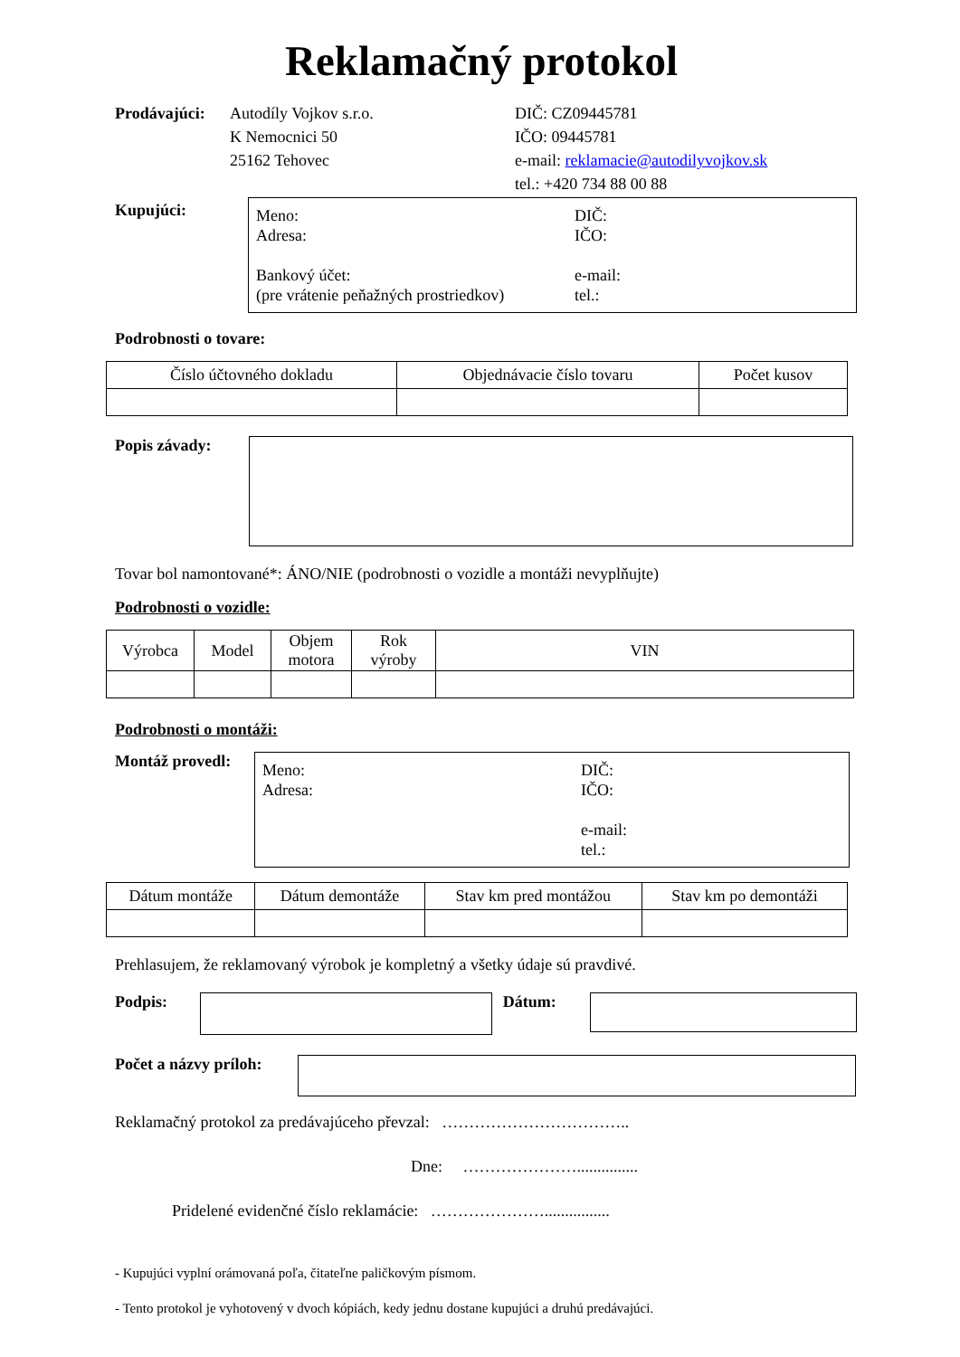Reklamačný protokol
Prodávajúci:
Autodíly Vojkov s.r.o.
K Nemocnici 50
25162 Tehovec
DIČ: CZ09445781
IČO: 09445781
e-mail: reklamacie@autodilyvojkov.sk
tel.: +420 734 88 00 88
Kupujúci:
Meno:
Adresa:
Bankový účet:
(pre vrátenie peňažných prostriedkov)
DIČ:
IČO:
e-mail:
tel.:
Podrobnosti o tovare:
| Číslo účtovného dokladu | Objednávacie číslo tovaru | Počet kusov |
| --- | --- | --- |
Popis závady:
Tovar bol namontované*: ÁNO/NIE (podrobnosti o vozidle a montáži nevyplňujte)
Podrobnosti o vozidle:
| Výrobca | Model | Objem motora | Rok výroby | VIN |
| --- | --- | --- | --- | --- |
Podrobnosti o montáži:
Montáž provedl:
Meno:
Adresa:
DIČ:
IČO:
e-mail:
tel.:
| Dátum montáže | Dátum demontáže | Stav km pred montážou | Stav km po demontáži |
| --- | --- | --- | --- |
Prehlasujem, že reklamovaný výrobok je kompletný a všetky údaje sú pravdivé.
Podpis: Dátum:
Počet a názvy príloh:
Reklamačný protokol za predávajúceho převzal: ……………………………..
Dne: …………………...............
Pridelené evidenčné číslo reklamácie: …………………................
- Kupujúci vyplní orámovaná poľa, čitateľne paličkovým písmom.
- Tento protokol je vyhotovený v dvoch kópiách, kedy jednu dostane kupujúci a druhú predávajúci.